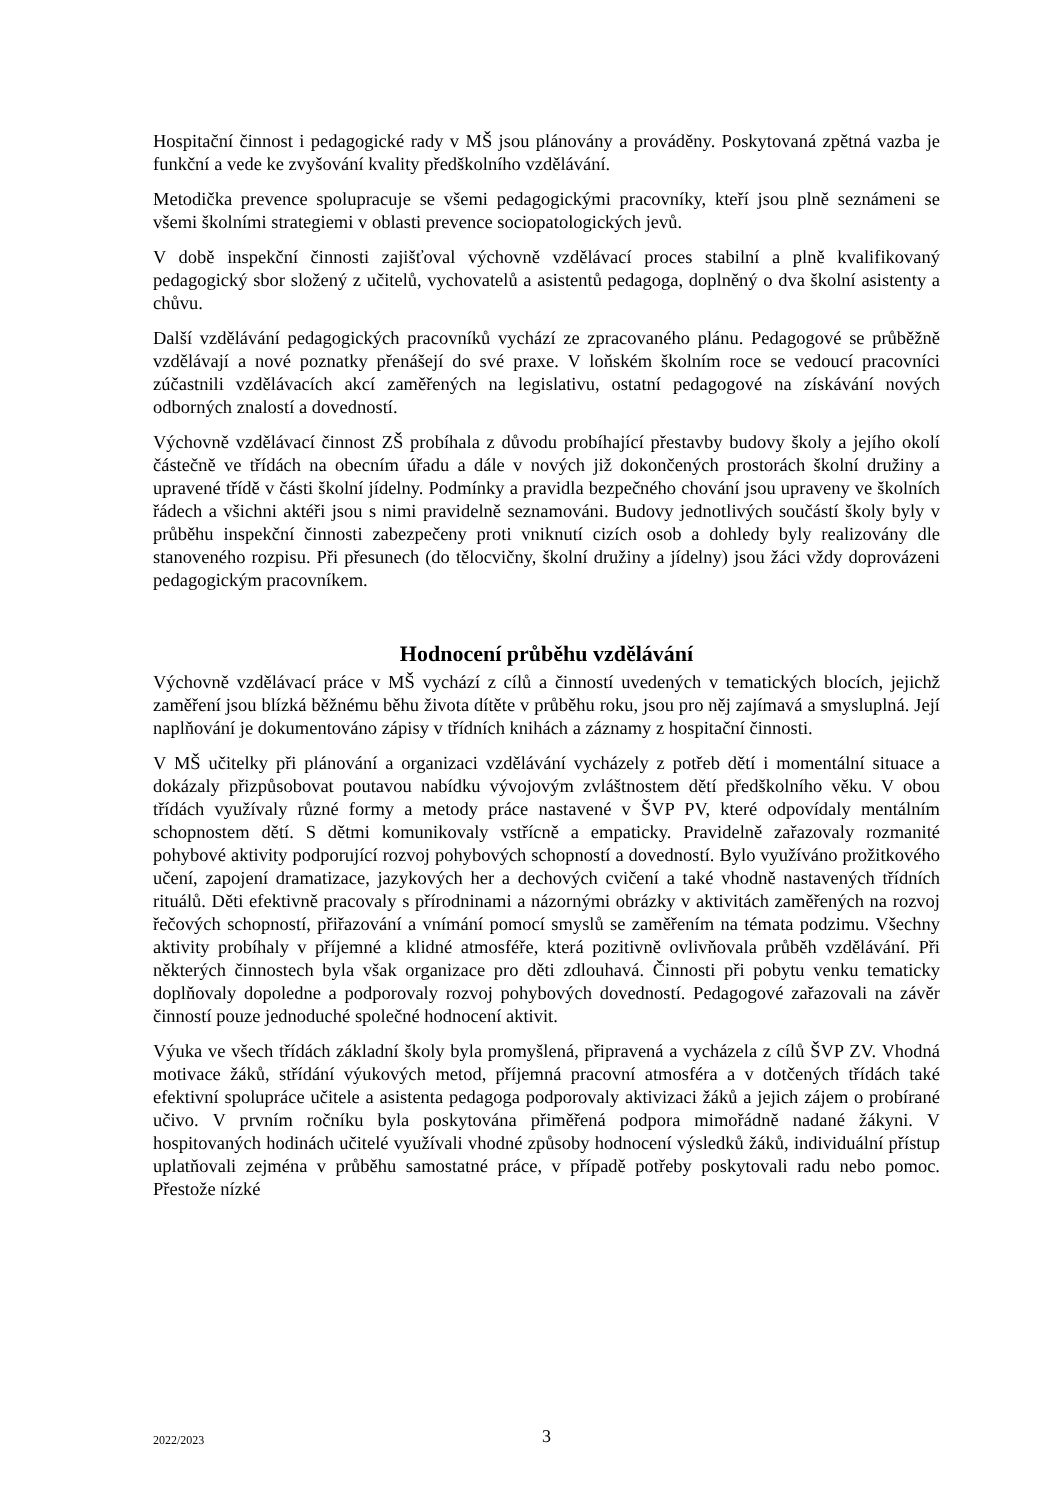Hospitační činnost i pedagogické rady v MŠ jsou plánovány a prováděny. Poskytovaná zpětná vazba je funkční a vede ke zvyšování kvality předškolního vzdělávání.
Metodička prevence spolupracuje se všemi pedagogickými pracovníky, kteří jsou plně seznámeni se všemi školními strategiemi v oblasti prevence sociopatologických jevů.
V době inspekční činnosti zajišťoval výchovně vzdělávací proces stabilní a plně kvalifikovaný pedagogický sbor složený z učitelů, vychovatelů a asistentů pedagoga, doplněný o dva školní asistenty a chůvu.
Další vzdělávání pedagogických pracovníků vychází ze zpracovaného plánu. Pedagogové se průběžně vzdělávají a nové poznatky přenášejí do své praxe. V loňském školním roce se vedoucí pracovníci zúčastnili vzdělávacích akcí zaměřených na legislativu, ostatní pedagogové na získávání nových odborných znalostí a dovedností.
Výchovně vzdělávací činnost ZŠ probíhala z důvodu probíhající přestavby budovy školy a jejího okolí částečně ve třídách na obecním úřadu a dále v nových již dokončených prostorách školní družiny a upravené třídě v části školní jídelny. Podmínky a pravidla bezpečného chování jsou upraveny ve školních řádech a všichni aktéři jsou s nimi pravidelně seznamováni. Budovy jednotlivých součástí školy byly v průběhu inspekční činnosti zabezpečeny proti vniknutí cizích osob a dohledy byly realizovány dle stanoveného rozpisu. Při přesunech (do tělocvičny, školní družiny a jídelny) jsou žáci vždy doprovázeni pedagogickým pracovníkem.
Hodnocení průběhu vzdělávání
Výchovně vzdělávací práce v MŠ vychází z cílů a činností uvedených v tematických blocích, jejichž zaměření jsou blízká běžnému běhu života dítěte v průběhu roku, jsou pro něj zajímavá a smysluplná. Její naplňování je dokumentováno zápisy v třídních knihách a záznamy z hospitační činnosti.
V MŠ učitelky při plánování a organizaci vzdělávání vycházely z potřeb dětí i momentální situace a dokázaly přizpůsobovat poutavou nabídku vývojovým zvláštnostem dětí předškolního věku. V obou třídách využívaly různé formy a metody práce nastavené v ŠVP PV, které odpovídaly mentálním schopnostem dětí. S dětmi komunikovaly vstřícně a empaticky. Pravidelně zařazovaly rozmanité pohybové aktivity podporující rozvoj pohybových schopností a dovedností. Bylo využíváno prožitkového učení, zapojení dramatizace, jazykových her a dechových cvičení a také vhodně nastavených třídních rituálů. Děti efektivně pracovaly s přírodninami a názornými obrázky v aktivitách zaměřených na rozvoj řečových schopností, přiřazování a vnímání pomocí smyslů se zaměřením na témata podzimu. Všechny aktivity probíhaly v příjemné a klidné atmosféře, která pozitivně ovlivňovala průběh vzdělávání. Při některých činnostech byla však organizace pro děti zdlouhavá. Činnosti při pobytu venku tematicky doplňovaly dopoledne a podporovaly rozvoj pohybových dovedností. Pedagogové zařazovali na závěr činností pouze jednoduché společné hodnocení aktivit.
Výuka ve všech třídách základní školy byla promyšlená, připravená a vycházela z cílů ŠVP ZV. Vhodná motivace žáků, střídání výukových metod, příjemná pracovní atmosféra a v dotčených třídách také efektivní spolupráce učitele a asistenta pedagoga podporovaly aktivizaci žáků a jejich zájem o probírané učivo. V prvním ročníku byla poskytována přiměřená podpora mimořádně nadané žákyni. V hospitovaných hodinách učitelé využívali vhodné způsoby hodnocení výsledků žáků, individuální přístup uplatňovali zejména v průběhu samostatné práce, v případě potřeby poskytovali radu nebo pomoc. Přestože nízké
2022/2023
3